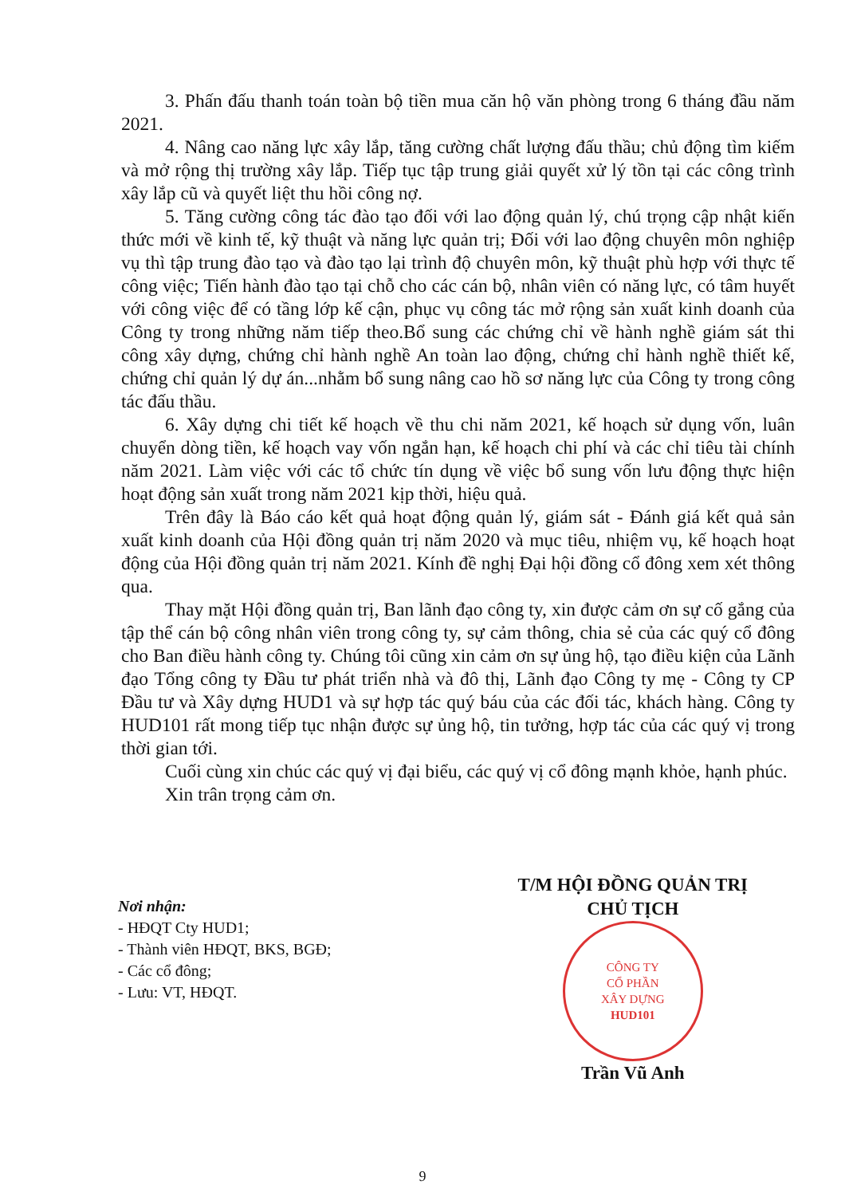3. Phấn đấu thanh toán toàn bộ tiền mua căn hộ văn phòng trong 6 tháng đầu năm 2021.
4. Nâng cao năng lực xây lắp, tăng cường chất lượng đấu thầu; chủ động tìm kiếm và mở rộng thị trường xây lắp. Tiếp tục tập trung giải quyết xử lý tồn tại các công trình xây lắp cũ và quyết liệt thu hồi công nợ.
5. Tăng cường công tác đào tạo đối với lao động quản lý, chú trọng cập nhật kiến thức mới về kinh tế, kỹ thuật và năng lực quản trị; Đối với lao động chuyên môn nghiệp vụ thì tập trung đào tạo và đào tạo lại trình độ chuyên môn, kỹ thuật phù hợp với thực tế công việc; Tiến hành đào tạo tại chỗ cho các cán bộ, nhân viên có năng lực, có tâm huyết với công việc để có tầng lớp kế cận, phục vụ công tác mở rộng sản xuất kinh doanh của Công ty trong những năm tiếp theo.Bổ sung các chứng chỉ về hành nghề giám sát thi công xây dựng, chứng chỉ hành nghề An toàn lao động, chứng chỉ hành nghề thiết kế, chứng chỉ quản lý dự án...nhằm bổ sung nâng cao hồ sơ năng lực của Công ty trong công tác đấu thầu.
6. Xây dựng chi tiết kế hoạch về thu chi năm 2021, kế hoạch sử dụng vốn, luân chuyển dòng tiền, kế hoạch vay vốn ngắn hạn, kế hoạch chi phí và các chỉ tiêu tài chính năm 2021. Làm việc với các tổ chức tín dụng về việc bổ sung vốn lưu động thực hiện hoạt động sản xuất trong năm 2021 kịp thời, hiệu quả.
Trên đây là Báo cáo kết quả hoạt động quản lý, giám sát - Đánh giá kết quả sản xuất kinh doanh của Hội đồng quản trị năm 2020 và mục tiêu, nhiệm vụ, kế hoạch hoạt động của Hội đồng quản trị năm 2021. Kính đề nghị Đại hội đồng cổ đông xem xét thông qua.
Thay mặt Hội đồng quản trị, Ban lãnh đạo công ty, xin được cảm ơn sự cố gắng của tập thể cán bộ công nhân viên trong công ty, sự cảm thông, chia sẻ của các quý cổ đông cho Ban điều hành công ty. Chúng tôi cũng xin cảm ơn sự ủng hộ, tạo điều kiện của Lãnh đạo Tổng công ty Đầu tư phát triển nhà và đô thị, Lãnh đạo Công ty mẹ - Công ty CP Đầu tư và Xây dựng HUD1 và sự hợp tác quý báu của các đối tác, khách hàng. Công ty HUD101 rất mong tiếp tục nhận được sự ủng hộ, tin tưởng, hợp tác của các quý vị trong thời gian tới.
Cuối cùng xin chúc các quý vị đại biểu, các quý vị cổ đông mạnh khỏe, hạnh phúc.
Xin trân trọng cảm ơn.
Nơi nhận:
- HĐQT Cty HUD1;
- Thành viên HĐQT, BKS, BGĐ;
- Các cổ đông;
- Lưu: VT, HĐQT.
T/M HỘI ĐỒNG QUẢN TRỊ
CHỦ TỊCH
CÔNG TY
CỔ PHẦN
XÂY DỰNG
HUD101
Trần Vũ Anh
9